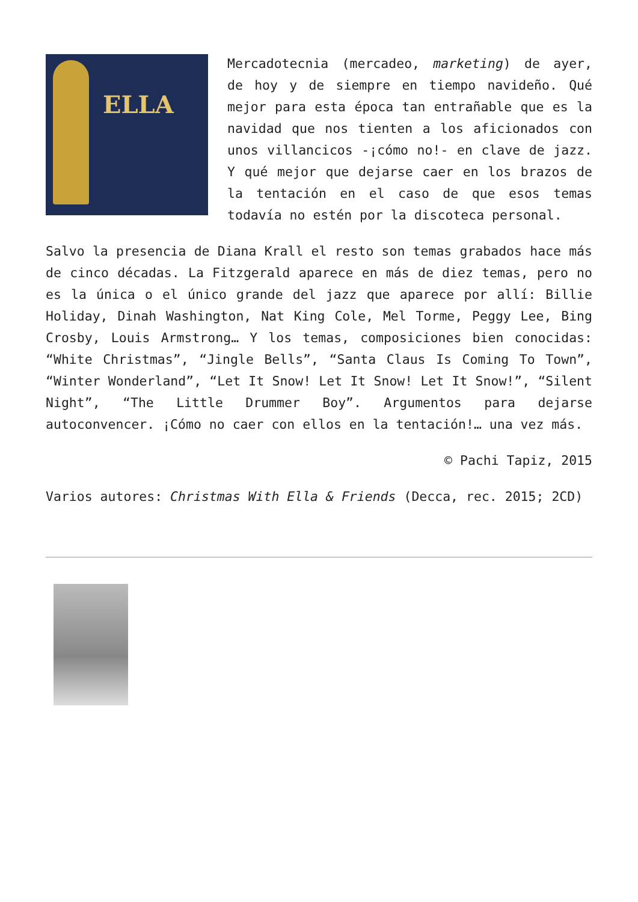ELLA
Mercadotecnia (mercadeo, marketing) de ayer, de hoy y de siempre en tiempo navideño. Qué mejor para esta época tan entrañable que es la navidad que nos tienten a los aficionados con unos villancicos -¡cómo no!- en clave de jazz. Y qué mejor que dejarse caer en los brazos de la tentación en el caso de que esos temas todavía no estén por la discoteca personal.
Salvo la presencia de Diana Krall el resto son temas grabados hace más de cinco décadas. La Fitzgerald aparece en más de diez temas, pero no es la única o el único grande del jazz que aparece por allí: Billie Holiday, Dinah Washington, Nat King Cole, Mel Torme, Peggy Lee, Bing Crosby, Louis Armstrong… Y los temas, composiciones bien conocidas: “White Christmas”, “Jingle Bells”, “Santa Claus Is Coming To Town”, “Winter Wonderland”, “Let It Snow! Let It Snow! Let It Snow!”, “Silent Night”, “The Little Drummer Boy”. Argumentos para dejarse autoconvencer. ¡Cómo no caer con ellos en la tentación!… una vez más.
© Pachi Tapiz, 2015
Varios autores: Christmas With Ella & Friends (Decca, rec. 2015; 2CD)